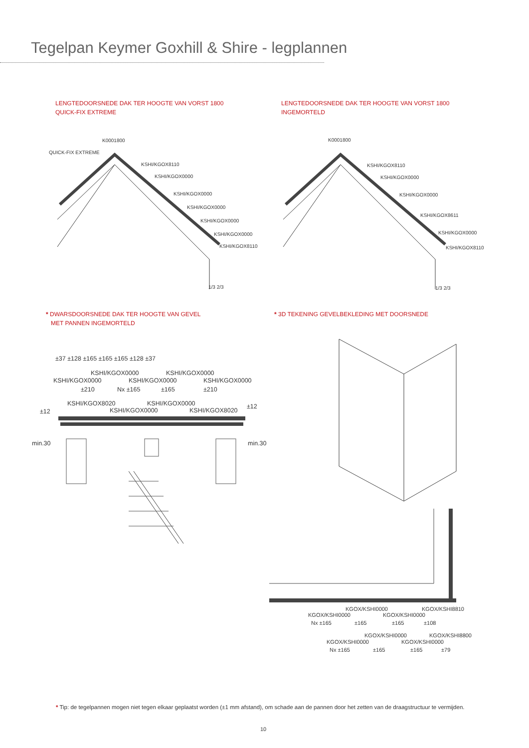Tegelpan Keymer Goxhill & Shire - legplannen
LENGTEDOORSNEDE DAK TER HOOGTE VAN VORST 1800
QUICK-FIX EXTREME
LENGTEDOORSNEDE DAK TER HOOGTE VAN VORST 1800
INGEMORTELD
K0001800
QUICK-FIX EXTREME
KSHI/KGOX8110
KSHI/KGOX0000
KSHI/KGOX0000
KSHI/KGOX0000
KSHI/KGOX0000
KSHI/KGOX0000
KSHI/KGOX8110
1/3 2/3
K0001800
KSHI/KGOX8110
KSHI/KGOX0000
KSHI/KGOX0000
KSHI/KGOX8611
KSHI/KGOX0000
KSHI/KGOX8110
1/3 2/3
* DWARSDOORSNEDE DAK TER HOOGTE VAN GEVEL
MET PANNEN INGEMORTELD
* 3D TEKENING GEVELBEKLEDING MET DOORSNEDE
±37 ±128 ±165 ±165 ±165 ±128 ±37
KSHI/KGOX0000 KSHI/KGOX0000
KSHI/KGOX0000 KSHI/KGOX0000 KSHI/KGOX0000
±210 Nx ±165 ±165 ±210
KSHI/KGOX8020 KSHI/KGOX0000
KSHI/KGOX0000 KSHI/KGOX8020 ±12
±12
min.30 min.30
KGOX/KSHI0000 KGOX/KSHI8810
KGOX/KSHI0000 KGOX/KSHI0000
Nx ±165 ±165 ±165 ±108
KGOX/KSHI0000 KGOX/KSHI8800
KGOX/KSHI0000 KGOX/KSHI0000
Nx ±165 ±165 ±165 ±79
* Tip: de tegelpannen mogen niet tegen elkaar geplaatst worden (±1 mm afstand), om schade aan de pannen door het zetten van de draagstructuur te vermijden.
10